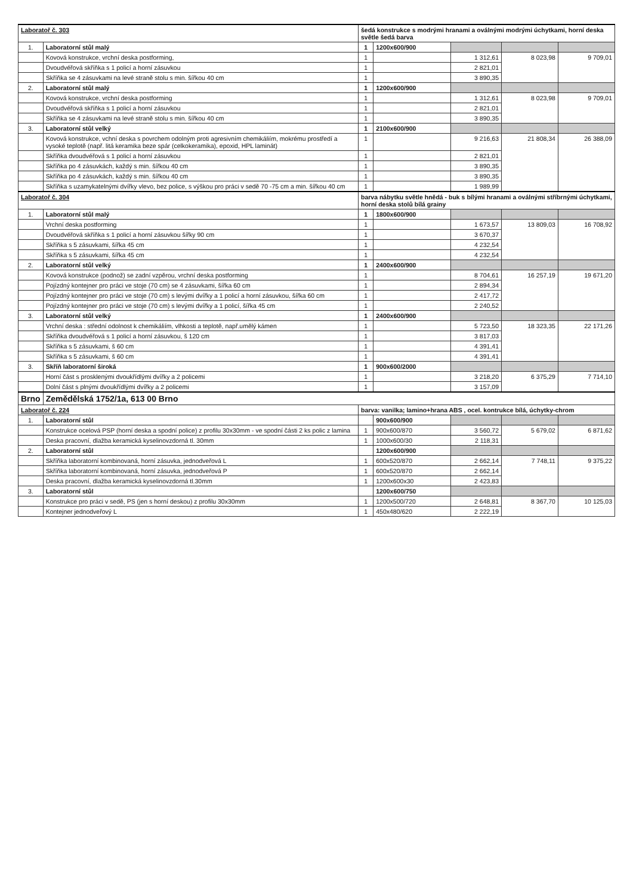| Laboratoř č. 303 | | šedá konstrukce s modrými hranami a oválnými modrými úchytkami, horní deska světle šedá barva | | | | |
| 1. | Laboratorní stůl malý | 1 | 1200x600/900 | | | |
| | Kovová konstrukce, vrchní deska postforming, | 1 | | 1 312,61 | 8 023,98 | 9 709,01 |
| | Dvoudvéřová skříňka s 1 policí a horní zásuvkou | 1 | | 2 821,01 | | |
| | Skříňka se 4 zásuvkami na levé straně stolu s min. šířkou 40 cm | 1 | | 3 890,35 | | |
| 2. | Laboratorní stůl malý | 1 | 1200x600/900 | | | |
| | Kovová konstrukce, vrchní deska postforming | 1 | | 1 312,61 | 8 023,98 | 9 709,01 |
| | Dvoudvéřová skříňka s 1 policí a horní zásuvkou | 1 | | 2 821,01 | | |
| | Skříňka se 4 zásuvkami na levé straně stolu s min. šířkou 40 cm | 1 | | 3 890,35 | | |
| 3. | Laboratorní stůl velký | 1 | 2100x600/900 | | | |
| | Kovová konstrukce, vchní deska s povrchem odolným proti agresivním chemikáliím, mokrému prostředí a vysoké teplotě (např. litá keramika beze spár (celkokeramika), epoxid, HPL laminát) | 1 | | 9 216,63 | 21 808,34 | 26 388,09 |
| | Skříňka dvoudvéřová s 1 policí a horní zásuvkou | 1 | | 2 821,01 | | |
| | Skříňka po 4 zásuvkách, každý s min. šířkou 40 cm | 1 | | 3 890,35 | | |
| | Skříňka po 4 zásuvkách, každý s min. šířkou 40 cm | 1 | | 3 890,35 | | |
| | Skříňka s uzamykatelnými dvířky vlevo, bez police, s výškou pro práci v sedě 70 -75 cm a min. šířkou 40 cm | 1 | | 1 989,99 | | |
| Laboratoř č. 304 | | barva nábytku světle hnědá - buk s bílými hranami a oválnými stříbrnými úchytkami, horní deska stolů bílá grainy | | | | |
| 1. | Laboratorní stůl malý | 1 | 1800x600/900 | | | |
| | Vrchní deska postforming | 1 | | 1 673,57 | 13 809,03 | 16 708,92 |
| | Dvoudvéřová skříňka s 1 policí a horní zásuvkou šířky 90 cm | 1 | | 3 670,37 | | |
| | Skříňka s 5 zásuvkami, šířka 45 cm | 1 | | 4 232,54 | | |
| | Skříňka s 5 zásuvkami, šířka 45 cm | 1 | | 4 232,54 | | |
| 2. | Laboratorní stůl velký | 1 | 2400x600/900 | | | |
| | Kovová konstrukce (podnož) se zadní vzpěrou, vrchní deska postforming | 1 | | 8 704,61 | 16 257,19 | 19 671,20 |
| | Pojízdný kontejner pro práci ve stoje (70 cm) se 4 zásuvkami, šířka 60 cm | 1 | | 2 894,34 | | |
| | Pojízdný kontejner pro práci ve stoje (70 cm) s levými dvířky a 1 policí a horní zásuvkou, šířka 60 cm | 1 | | 2 417,72 | | |
| | Pojízdný kontejner pro práci ve stoje (70 cm) s levými dvířky a 1 policí, šířka 45 cm | 1 | | 2 240,52 | | |
| 3. | Laboratorní stůl velký | 1 | 2400x600/900 | | | |
| | Vrchní deska : střední odolnost k chemikáliím, vlhkosti a teplotě, např.umělý kámen | 1 | | 5 723,50 | 18 323,35 | 22 171,26 |
| | Skříňka dvoudvéřová s 1 policí a horní zásuvkou, š 120 cm | 1 | | 3 817,03 | | |
| | Skříňka s 5 zásuvkami, š 60 cm | 1 | | 4 391,41 | | |
| | Skříňka s 5 zásuvkami, š 60 cm | 1 | | 4 391,41 | | |
| 3. | Skříň laboratorní široká | 1 | 900x600/2000 | | | |
| | Horní část s prosklenými dvoukřídlými dvířky a 2 policemi | 1 | | 3 218,20 | 6 375,29 | 7 714,10 |
| | Dolní část s plnými dvoukřídlými dvířky a 2 policemi | 1 | | 3 157,09 | | |
| Brno | Zemědělská 1752/1a, 613 00 Brno | | | | | |
| Laboratoř č. 224 | | barva: vanilka; lamino+hrana ABS , ocel. kontrukce bílá, úchytky-chrom | | | | |
| 1. | Laboratorní stůl | | 900x600/900 | | | |
| | Konstrukce ocelová PSP (horní deska a spodní police) z profilu 30x30mm - ve spodní části 2 ks polic z lamina | 1 | 900x600/870 | 3 560,72 | 5 679,02 | 6 871,62 |
| | Deska pracovní, dlažba keramická kyselinovzdorná tl. 30mm | 1 | 1000x600/30 | 2 118,31 | | |
| 2. | Laboratorní stůl | | 1200x600/900 | | | |
| | Skříňka laboratorní kombinovaná, horní zásuvka, jednodveřová L | 1 | 600x520/870 | 2 662,14 | 7 748,11 | 9 375,22 |
| | Skříňka laboratorní kombinovaná, horní zásuvka, jednodveřová P | 1 | 600x520/870 | 2 662,14 | | |
| | Deska pracovní, dlažba keramická kyselinovzdorná tl.30mm | 1 | 1200x600x30 | 2 423,83 | | |
| 3. | Laboratorní stůl | | 1200x600/750 | | | |
| | Konstrukce pro práci v sedě, PS (jen s horní deskou) z profilu 30x30mm | 1 | 1200x500/720 | 2 648,81 | 8 367,70 | 10 125,03 |
| | Kontejner jednodveřový L | 1 | 450x480/620 | 2 222,19 | | |